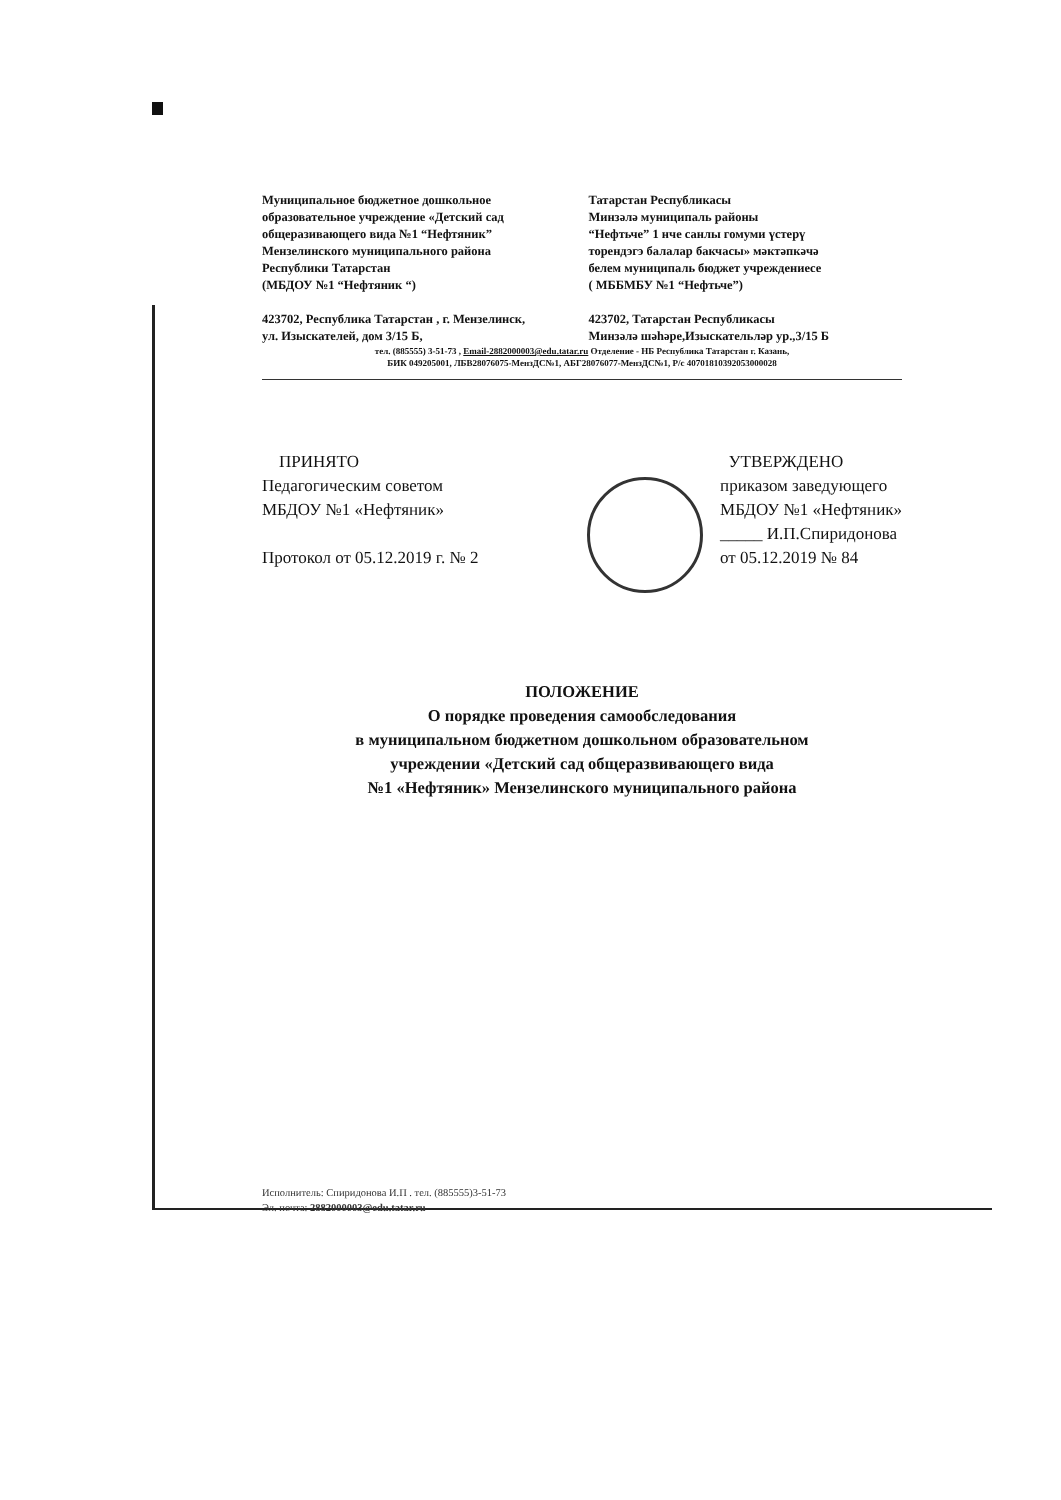Муниципальное бюджетное дошкольное
образовательное учреждение «Детский сад
общеразивающего вида №1 “Нефтяник”
Мензелинского муниципального района
Республики Татарстан
(МБДОУ №1 “Нефтяник “)
423702, Республика Татарстан , г. Мензелинск,
ул. Изыскателей, дом 3/15 Б,
Татарстан Республикасы
Минзәлә муниципаль районы
“Нефтьче” 1 нче санлы гомуми үстерү
торендэгэ балалар бакчасы» мәктәпкәчә
белем муниципаль бюджет учреждениесе
( МББМБУ №1 “Нефтьче”)
423702, Татарстан Республикасы
Минзәлә шәһәре,Изыскательләр ур.,3/15 Б
тел. (885555) 3-51-73 , Email-2882000003@edu.tatar.ru Отделение - НБ Республика Татарстан г. Казань,
БИК 049205001, ЛБВ28076075-МензДС№1, АБГ28076077-МензДС№1, Р/с 40701810392053000028
ПРИНЯТО
Педагогическим советом
МБДОУ №1 «Нефтяник»
Протокол от 05.12.2019 г. № 2
УТВЕРЖДЕНО
приказом заведующего
МБДОУ №1 «Нефтяник»
_____ И.П.Спиридонова
от 05.12.2019 № 84
ПОЛОЖЕНИЕ
О порядке проведения самообследования
в муниципальном бюджетном дошкольном образовательном
учреждении «Детский сад общеразвивающего вида
№1 «Нефтяник» Мензелинского муниципального района
Исполнитель: Спиридонова И.П . тел. (885555)3-51-73
Эл. почта: 2882000003@edu.tatar.ru